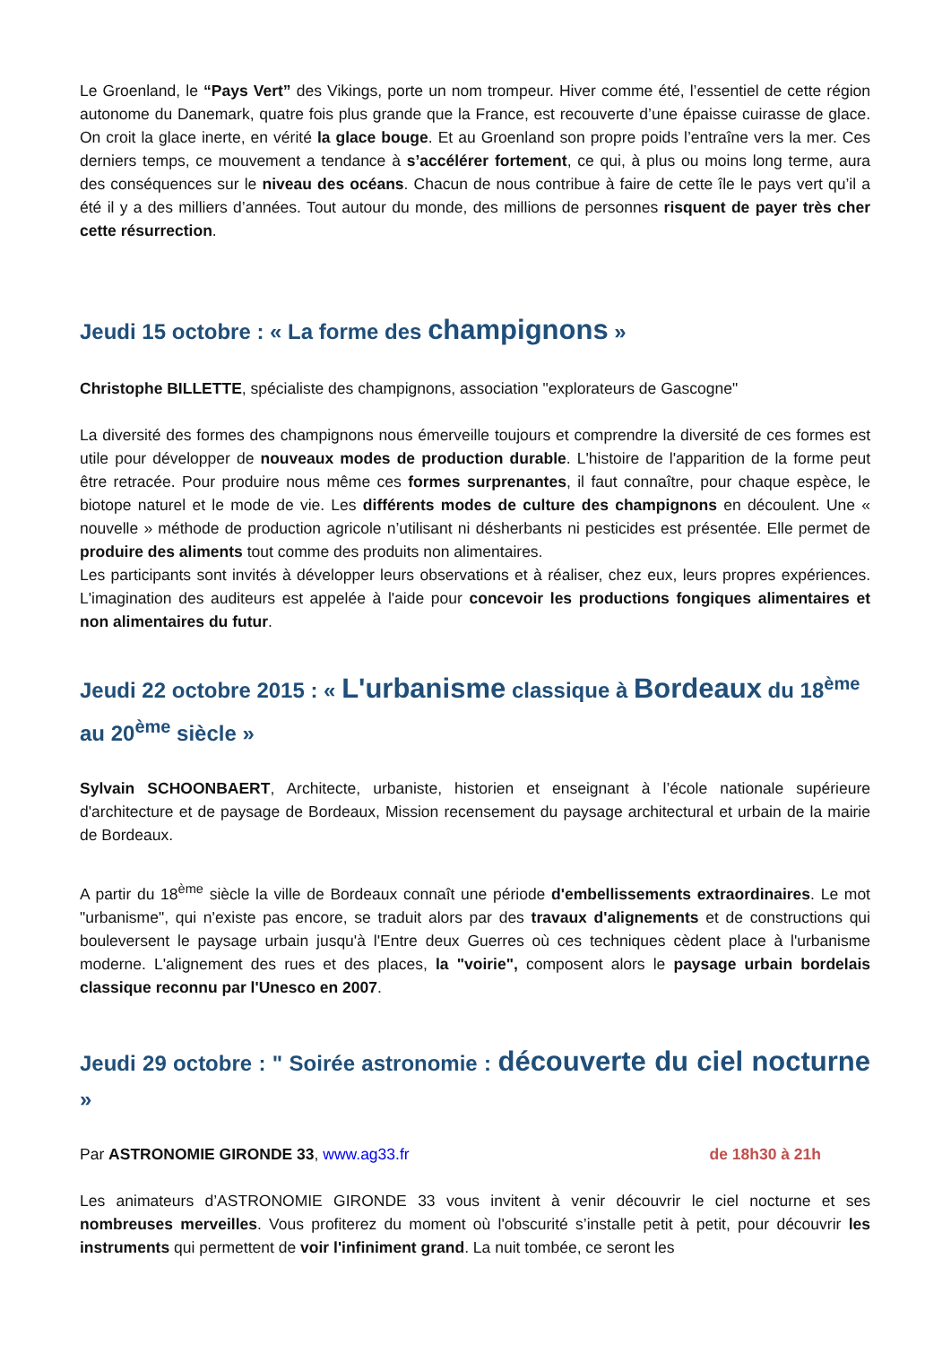Le Groenland, le “Pays Vert” des Vikings, porte un nom trompeur. Hiver comme été, l’essentiel de cette région autonome du Danemark, quatre fois plus grande que la France, est recouverte d’une épaisse cuirasse de glace. On croit la glace inerte, en vérité la glace bouge. Et au Groenland son propre poids l’entraîne vers la mer. Ces derniers temps, ce mouvement a tendance à s’accélérer fortement, ce qui, à plus ou moins long terme, aura des conséquences sur le niveau des océans. Chacun de nous contribue à faire de cette île le pays vert qu’il a été il y a des milliers d’années. Tout autour du monde, des millions de personnes risquent de payer très cher cette résurrection.
Jeudi 15 octobre : « La forme des champignons »
Christophe BILLETTE, spécialiste des champignons, association "explorateurs de Gascogne"
La diversité des formes des champignons nous émerveille toujours et comprendre la diversité de ces formes est utile pour développer de nouveaux modes de production durable. L'histoire de l'apparition de la forme peut être retracée. Pour produire nous même ces formes surprenantes, il faut connaître, pour chaque espèce, le biotope naturel et le mode de vie. Les différents modes de culture des champignons en découlent. Une « nouvelle » méthode de production agricole n’utilisant ni désherbants ni pesticides est présentée. Elle permet de produire des aliments tout comme des produits non alimentaires.
Les participants sont invités à développer leurs observations et à réaliser, chez eux, leurs propres expériences. L'imagination des auditeurs est appelée à l'aide pour concevoir les productions fongiques alimentaires et non alimentaires du futur.
Jeudi 22 octobre 2015 : « L'urbanisme classique à Bordeaux du 18<sup>ème</sup> au 20<sup>ème</sup> siècle »
Sylvain SCHOONBAERT, Architecte, urbaniste, historien et enseignant à l’école nationale supérieure d'architecture et de paysage de Bordeaux, Mission recensement du paysage architectural et urbain de la mairie de Bordeaux.
A partir du 18<sup>ème</sup> siècle la ville de Bordeaux connaît une période d'embellissements extraordinaires. Le mot "urbanisme", qui n'existe pas encore, se traduit alors par des travaux d'alignements et de constructions qui bouleversent le paysage urbain jusqu'à l'Entre deux Guerres où ces techniques cèdent place à l'urbanisme moderne. L'alignement des rues et des places, la "voirie", composent alors le paysage urbain bordelais classique reconnu par l'Unesco en 2007.
Jeudi 29 octobre : " Soirée astronomie : découverte du ciel nocturne »
Par ASTRONOMIE GIRONDE 33, www.ag33.fr de 18h30 à 21h
Les animateurs d’ASTRONOMIE GIRONDE 33 vous invitent à venir découvrir le ciel nocturne et ses nombreuses merveilles. Vous profiterez du moment où l'obscurité s’installe petit à petit, pour découvrir les instruments qui permettent de voir l'infiniment grand. La nuit tombée, ce seront les